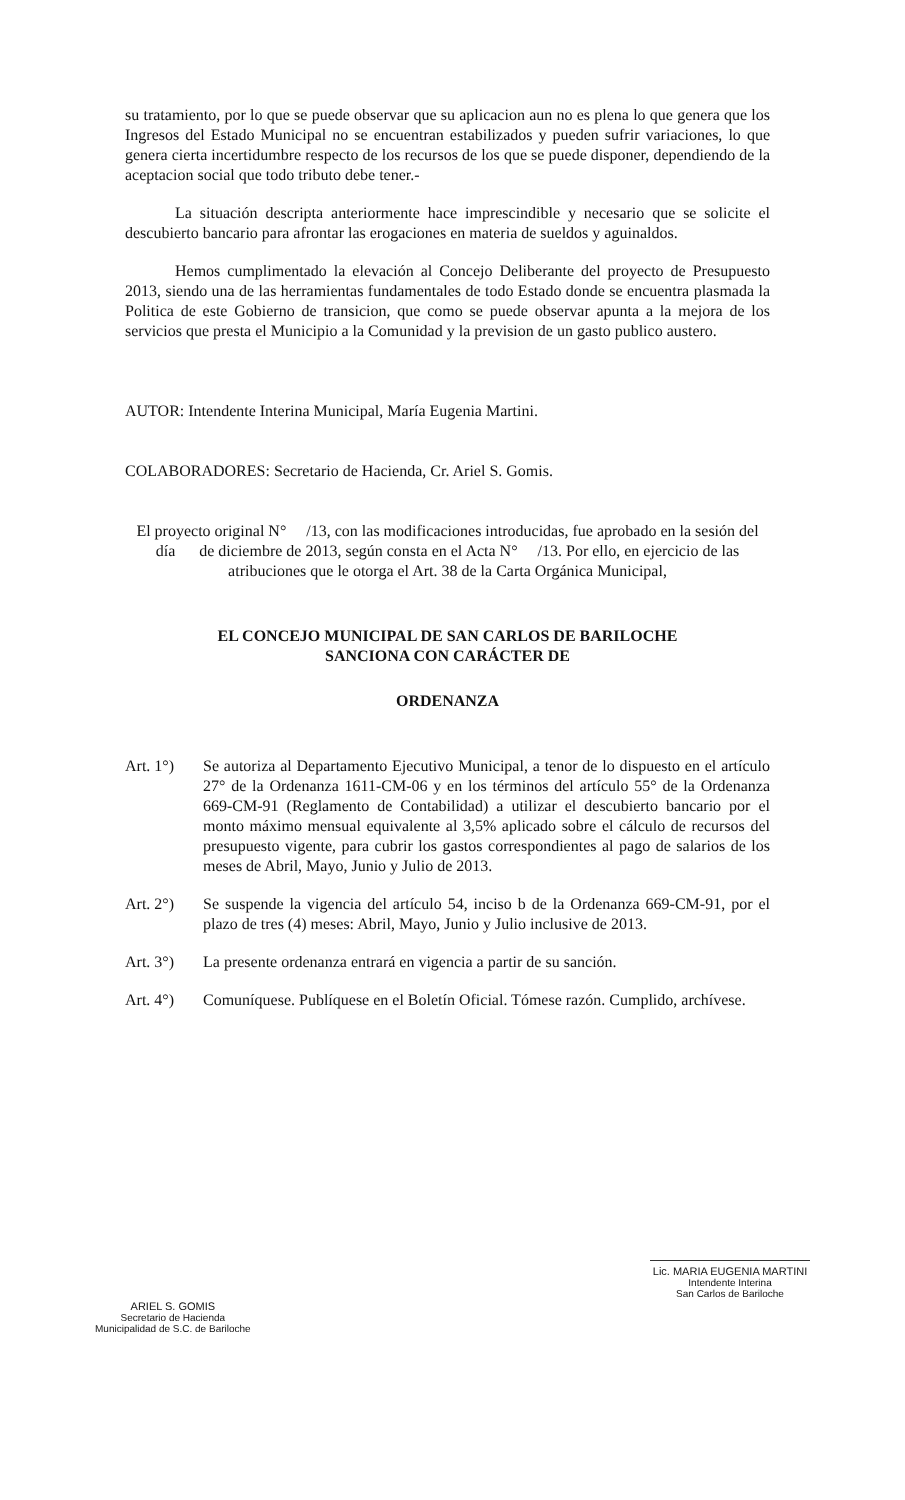su tratamiento, por lo que se puede observar que su aplicacion aun no es plena lo que genera que los Ingresos del Estado Municipal no se encuentran estabilizados y pueden sufrir variaciones, lo que genera cierta incertidumbre respecto de los recursos de los que se puede disponer, dependiendo de la aceptacion social que todo tributo debe tener.-
La situación descripta anteriormente hace imprescindible y necesario que se solicite el descubierto bancario para afrontar las erogaciones en materia de sueldos y aguinaldos.
Hemos cumplimentado la elevación al Concejo Deliberante del proyecto de Presupuesto 2013, siendo una de las herramientas fundamentales de todo Estado donde se encuentra plasmada la Politica de este Gobierno de transicion, que como se puede observar apunta a la mejora de los servicios que presta el Municipio a la Comunidad y la prevision de un gasto publico austero.
AUTOR: Intendente Interina Municipal, María Eugenia Martini.
COLABORADORES: Secretario de Hacienda, Cr. Ariel S. Gomis.
El proyecto original N° /13, con las modificaciones introducidas, fue aprobado en la sesión del día de diciembre de 2013, según consta en el Acta N° /13. Por ello, en ejercicio de las atribuciones que le otorga el Art. 38 de la Carta Orgánica Municipal,
EL CONCEJO MUNICIPAL DE SAN CARLOS DE BARILOCHE
SANCIONA CON CARÁCTER DE
ORDENANZA
Art. 1°) Se autoriza al Departamento Ejecutivo Municipal, a tenor de lo dispuesto en el artículo 27° de la Ordenanza 1611-CM-06 y en los términos del artículo 55° de la Ordenanza 669-CM-91 (Reglamento de Contabilidad) a utilizar el descubierto bancario por el monto máximo mensual equivalente al 3,5% aplicado sobre el cálculo de recursos del presupuesto vigente, para cubrir los gastos correspondientes al pago de salarios de los meses de Abril, Mayo, Junio y Julio de 2013.
Art. 2°) Se suspende la vigencia del artículo 54, inciso b de la Ordenanza 669-CM-91, por el plazo de tres (4) meses: Abril, Mayo, Junio y Julio inclusive de 2013.
Art. 3°) La presente ordenanza entrará en vigencia a partir de su sanción.
Art. 4°) Comuníquese. Publíquese en el Boletín Oficial. Tómese razón. Cumplido, archívese.
ARIEL S. GOMIS
Secretario de Hacienda
Municipalidad de S.C. de Bariloche
Lic. MARIA EUGENIA MARTINI
Intendente Interina
San Carlos de Bariloche